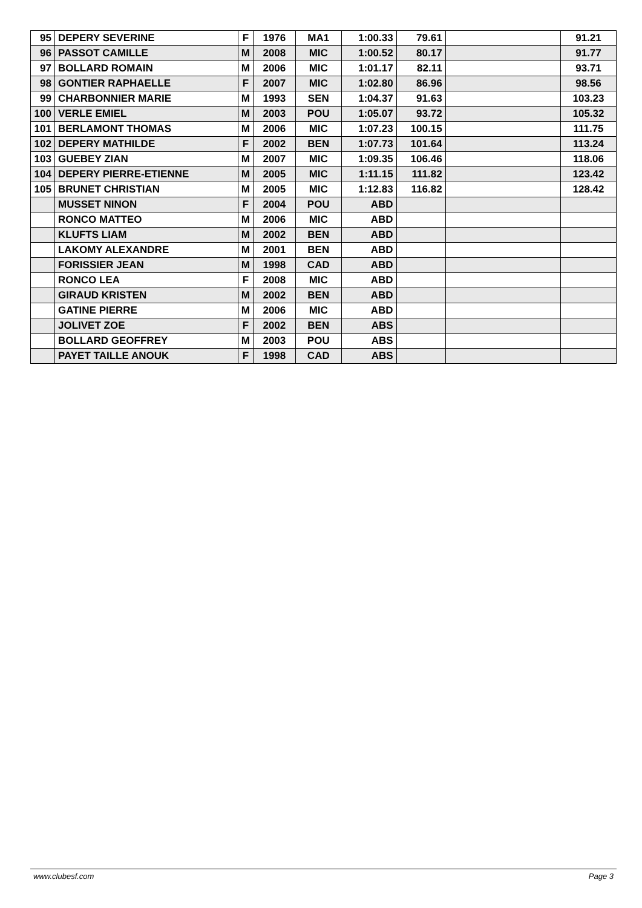| 95 | DEPERY SEVERINE | F | 1976 | MA1 | 1:00.33 | 79.61 | | 91.21 |
| 96 | PASSOT CAMILLE | M | 2008 | MIC | 1:00.52 | 80.17 | | 91.77 |
| 97 | BOLLARD ROMAIN | M | 2006 | MIC | 1:01.17 | 82.11 | | 93.71 |
| 98 | GONTIER RAPHAELLE | F | 2007 | MIC | 1:02.80 | 86.96 | | 98.56 |
| 99 | CHARBONNIER MARIE | M | 1993 | SEN | 1:04.37 | 91.63 | | 103.23 |
| 100 | VERLE EMIEL | M | 2003 | POU | 1:05.07 | 93.72 | | 105.32 |
| 101 | BERLAMONT THOMAS | M | 2006 | MIC | 1:07.23 | 100.15 | | 111.75 |
| 102 | DEPERY MATHILDE | F | 2002 | BEN | 1:07.73 | 101.64 | | 113.24 |
| 103 | GUEBEY ZIAN | M | 2007 | MIC | 1:09.35 | 106.46 | | 118.06 |
| 104 | DEPERY PIERRE-ETIENNE | M | 2005 | MIC | 1:11.15 | 111.82 | | 123.42 |
| 105 | BRUNET CHRISTIAN | M | 2005 | MIC | 1:12.83 | 116.82 | | 128.42 |
| | MUSSET NINON | F | 2004 | POU | ABD | | | |
| | RONCO MATTEO | M | 2006 | MIC | ABD | | | |
| | KLUFTS LIAM | M | 2002 | BEN | ABD | | | |
| | LAKOMY ALEXANDRE | M | 2001 | BEN | ABD | | | |
| | FORISSIER JEAN | M | 1998 | CAD | ABD | | | |
| | RONCO LEA | F | 2008 | MIC | ABD | | | |
| | GIRAUD KRISTEN | M | 2002 | BEN | ABD | | | |
| | GATINE PIERRE | M | 2006 | MIC | ABD | | | |
| | JOLIVET ZOE | F | 2002 | BEN | ABS | | | |
| | BOLLARD GEOFFREY | M | 2003 | POU | ABS | | | |
| | PAYET TAILLE ANOUK | F | 1998 | CAD | ABS | | | |
www.clubesf.com Page 3